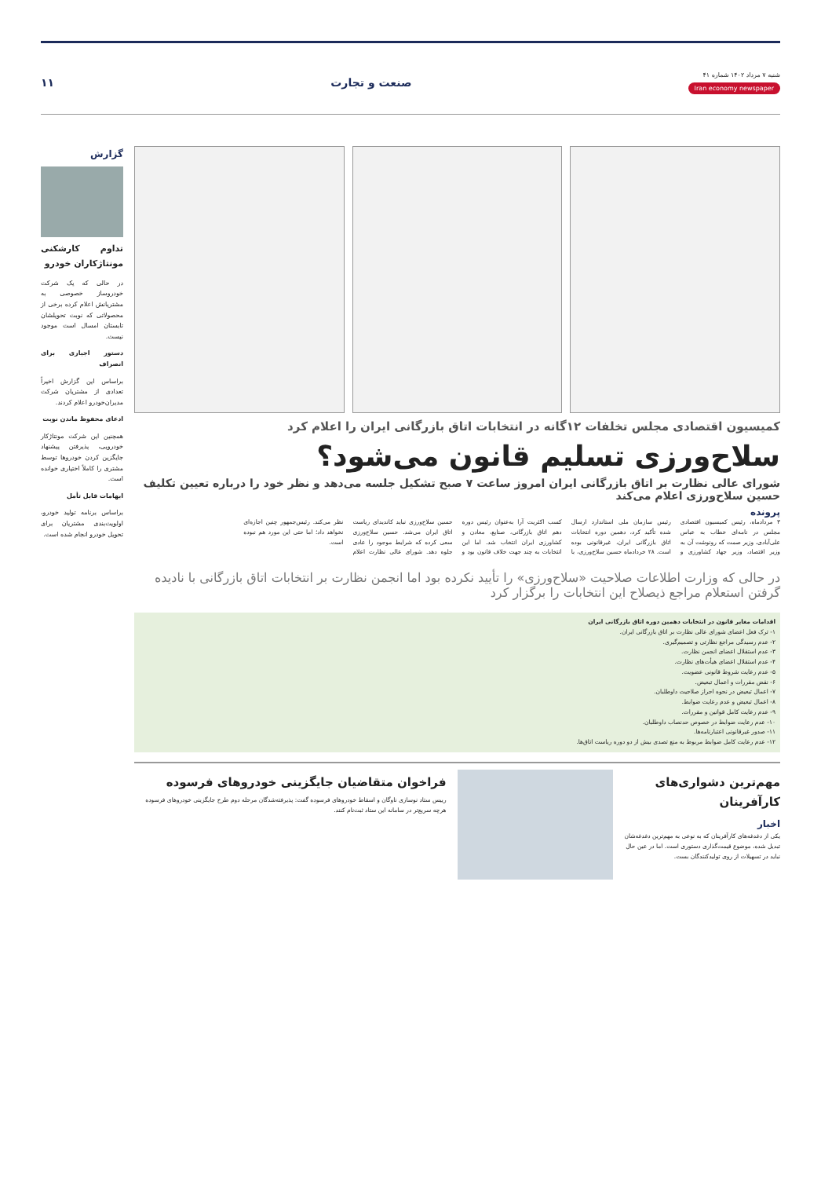شنبه ۷ مرداد ۱۴۰۲ شماره ۴۱
Iran economy newspaper
صنعت و تجارت ۱۱
کمیسیون اقتصادی مجلس تخلفات ۱۲گانه در انتخابات اتاق بازرگانی ایران را اعلام کرد
سلاح‌ورزی تسلیم قانون می‌شود؟
شورای عالی نظارت بر اتاق بازرگانی ایران امروز ساعت ۷ صبح تشکیل جلسه می‌دهد و نظر خود را درباره تعیین تکلیف حسین سلاح‌ورزی اعلام می‌کند
پرونده
۳ مردادماه، رئیس کمیسیون اقتصادی مجلس در نامه‌ای خطاب به عباس علی‌آبادی، وزیر صمت که رونوشت آن به وزیر اقتصاد، وزیر جهاد کشاورزی و رئیس سازمان ملی استاندارد ارسال شده تأکید کرد، دهمین دوره انتخابات اتاق بازرگانی ایران، غیرقانونی بوده است. ۲۸ خردادماه حسین سلاح‌ورزی، با کسب اکثریت آرا به‌عنوان رئیس دوره دهم اتاق بازرگانی، صنایع، معادن و کشاورزی ایران انتخاب شد. اما این انتخابات به چند جهت خلاف قانون بود و حسین سلاح‌ورزی نباید کاندیدای ریاست اتاق ایران می‌شد. حسین سلاح‌ورزی سعی کرده که شرایط موجود را عادی جلوه دهد. شورای عالی نظارت اعلام نظر می‌کند. رئیس‌جمهور چنین اجازه‌ای نخواهد داد؛ اما حتی این مورد هم نبوده است.
در حالی که وزارت اطلاعات صلاحیت «سلاح‌ورزی» را تأیید نکرده بود اما انجمن نظارت بر انتخابات اتاق بازرگانی با نادیده گرفتن استعلام مراجع ذیصلاح این انتخابات را برگزار کرد
اقدامات مغایر قانون در انتخابات دهمین دوره اتاق بازرگانی ایران
۱- ترک فعل اعضای شورای عالی نظارت بر اتاق بازرگانی ایران.
۲- عدم رسیدگی مراجع نظارتی و تصمیم‌گیری.
۳- عدم استقلال اعضای انجمن نظارت.
۴- عدم استقلال اعضای هیأت‌های نظارت.
۵- عدم رعایت شروط قانونی عضویت.
۶- نقض مقررات و اعمال تبعیض.
۷- اعمال تبعیض در نحوه احراز صلاحیت داوطلبان.
۸- اعمال تبعیض و عدم رعایت ضوابط.
۹- عدم رعایت کامل قوانین و مقررات.
۱۰- عدم رعایت ضوابط در خصوص حدنصاب داوطلبان.
۱۱- صدور غیرقانونی اعتبارنامه‌ها.
۱۲- عدم رعایت کامل ضوابط مربوط به منع تصدی بیش از دو دوره ریاست اتاق‌ها.
مهم‌ترین دشواری‌های کارآفرینان
اخبار
یکی از دغدغه‌های کارآفرینان که به نوعی به مهم‌ترین دغدغه‌شان تبدیل شده، موضوع قیمت‌گذاری دستوری است. اما در عین حال نباید در تسهیلات از روی تولیدکنندگان بست.
فراخوان متقاضیان جایگزینی خودروهای فرسوده
رییس ستاد نوسازی ناوگان و اسقاط خودروهای فرسوده گفت: پذیرفته‌شدگان مرحله دوم طرح جایگزینی خودروهای فرسوده هرچه سریع‌تر در سامانه این ستاد ثبت‌نام کنند.
گزارش
تداوم کارشکنی مونتاژکاران خودرو
در حالی که یک شرکت خودروساز خصوصی به مشتریانش اعلام کرده برخی از محصولاتی که نوبت تحویلشان تابستان امسال است موجود نیست.
دستور اجباری برای انصراف
براساس این گزارش اخیراً تعدادی از مشتریان شرکت مدیران‌خودرو اعلام کردند.
ادعای محفوظ ماندن نوبت
همچنین این شرکت مونتاژکار خودرویی، پذیرفتن پیشنهاد جایگزین کردن خودروها توسط مشتری را کاملاً اختیاری خوانده است.
ابهامات قابل تأمل
براساس برنامه تولید خودرو، اولویت‌بندی مشتریان برای تحویل خودرو انجام شده است.